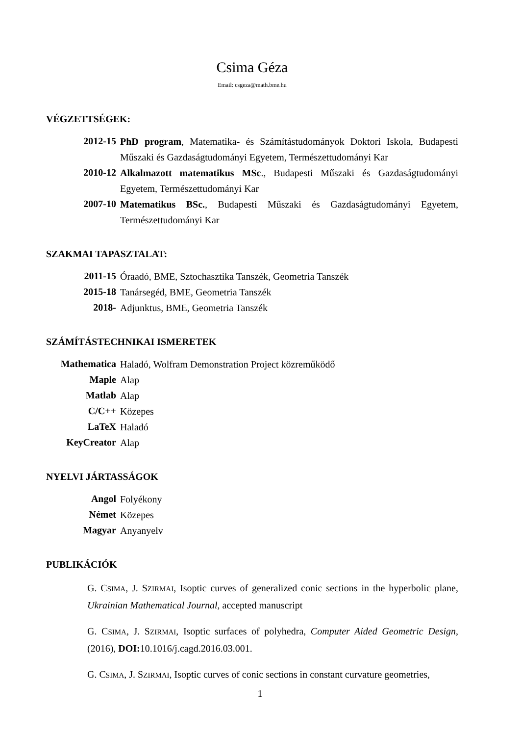Csima Géza
Email: csgeza@math.bme.hu
VÉGZETTSÉGEK:
2012-15
PhD program, Matematika- és Számítástudományok Doktori Iskola, Budapesti Műszaki és Gazdaságtudományi Egyetem, Természettudományi Kar
2010-12
Alkalmazott matematikus MSc., Budapesti Műszaki és Gazdaságtudományi Egyetem, Természettudományi Kar
2007-10
Matematikus BSc., Budapesti Műszaki és Gazdaságtudományi Egyetem, Természettudományi Kar
SZAKMAI TAPASZTALAT:
2011-15
Óraadó, BME, Sztochasztika Tanszék, Geometria Tanszék
2015-18
Tanársegéd, BME, Geometria Tanszék
2018-
Adjunktus, BME, Geometria Tanszék
SZÁMÍTÁSTECHNIKAI ISMERETEK
Mathematica
Haladó, Wolfram Demonstration Project közreműködő
Maple
Alap
Matlab
Alap
C/C++
Közepes
LaTeX
Haladó
KeyCreator
Alap
NYELVI JÁRTASSÁGOK
Angol
Folyékony
Német
Közepes
Magyar
Anyanyelv
PUBLIKÁCIÓK
G. CSIMA, J. SZIRMAI, Isoptic curves of generalized conic sections in the hyperbolic plane, Ukrainian Mathematical Journal, accepted manuscript
G. CSIMA, J. SZIRMAI, Isoptic surfaces of polyhedra, Computer Aided Geometric Design, (2016), DOI: 10.1016/j.cagd.2016.03.001.
G. CSIMA, J. SZIRMAI, Isoptic curves of conic sections in constant curvature geometries,
1